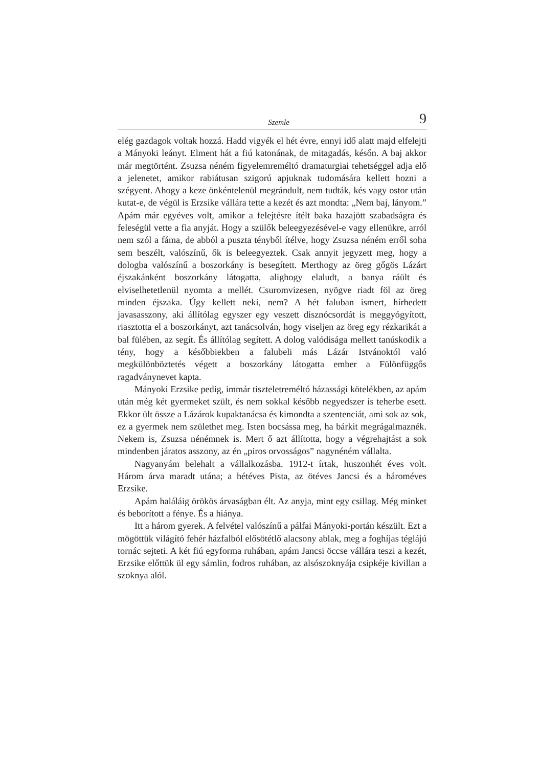Szemle 9
elég gazdagok voltak hozzá. Hadd vigyék el hét évre, ennyi idő alatt majd elfelejti a Mányoki leányt. Elment hát a fiú katonának, de mitagadás, későn. A baj akkor már megtörtént. Zsuzsa néném figyelemreméltó dramaturgiai tehetséggel adja elő a jelenetet, amikor rabiátusan szigorú apjuknak tudomására kellett hozni a szégyent. Ahogy a keze önkéntelenül megrándult, nem tudták, kés vagy ostor után kutat-e, de végül is Erzsike vállára tette a kezét és azt mondta: „Nem baj, lányom.” Apám már egyéves volt, amikor a felejtésre ítélt baka hazajött szabadságra és feleségül vette a fia anyját. Hogy a szülők beleegyezésével-e vagy ellenükre, arról nem szól a fáma, de abból a puszta tényből ítélve, hogy Zsuzsa néném erről soha sem beszélt, valószínű, ők is beleegyeztek. Csak annyit jegyzett meg, hogy a dologba valószínű a boszorkány is besegített. Merthogy az öreg gőgös Lázárt éjszakánként boszorkány látogatta, alighogy elaludt, a banya ráült és elviselhetetlenül nyomta a mellét. Csuromvizesen, nyögve riadt föl az öreg minden éjszaka. Úgy kellett neki, nem? A hét faluban ismert, hírhedett javasasszony, aki állítólag egyszer egy veszett disznócsordát is meggyógyított, riasztotta el a boszorkányt, azt tanácsolván, hogy viseljen az öreg egy rézkarikát a bal fülében, az segít. És állítólag segített. A dolog valódisága mellett tanúskodik a tény, hogy a későbbiekben a falubeli más Lázár Istvánoktól való megkülönböztetés végett a boszorkány látogatta ember a Fülönfüggős ragadványnevet kapta.
Mányoki Erzsike pedig, immár tiszteletreméltó házassági kötelékben, az apám után még két gyermeket szült, és nem sokkal később negyedszer is teherbe esett. Ekkor ült össze a Lázárok kupaktanácsa és kimondta a szentenciát, ami sok az sok, ez a gyermek nem születhet meg. Isten bocsássa meg, ha bárkit megrágalmaznék. Nekem is, Zsuzsa nénémnek is. Mert ő azt állította, hogy a végrehajtást a sok mindenben járatos asszony, az én „piros orvosságos” nagynéném vállalta.
Nagyanyám belehalt a vállalkozásba. 1912-t írtak, huszonhét éves volt. Három árva maradt utána; a hétéves Pista, az ötéves Jancsi és a hároméves Erzsike.
Apám haláláig örökös árvaságban élt. Az anyja, mint egy csillag. Még minket és beborított a fénye. És a hiánya.
Itt a három gyerek. A felvétel valószínű a pálfai Mányoki-portán készült. Ezt a mögöttük világító fehér házfalból elősötétlő alacsony ablak, meg a foghíjas téglájú tornác sejteti. A két fiú egyforma ruhában, apám Jancsi öccse vállára teszi a kezét, Erzsike előttük ül egy sámlin, fodros ruhában, az alsószoknyája csipkéje kivillan a szoknya alól.